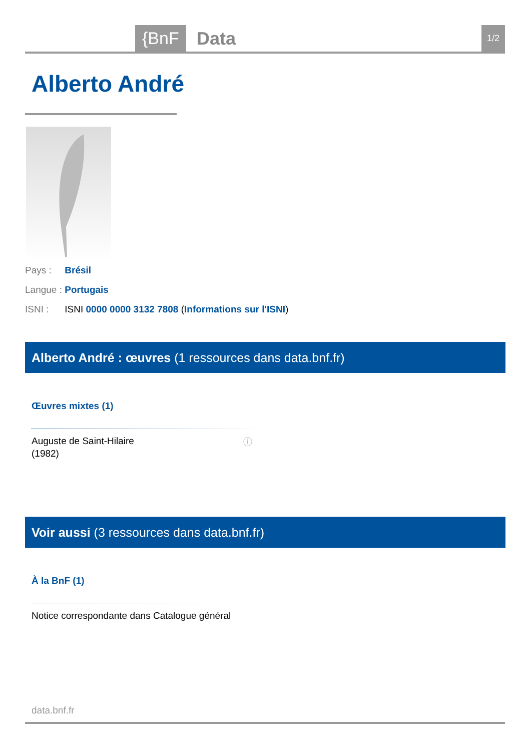{BnF Data 1/2
Alberto André
Pays : Brésil
Langue : Portugais
ISNI : ISNI 0000 0000 3132 7808 (Informations sur l'ISNI)
Alberto André : œuvres (1 ressources dans data.bnf.fr)
Œuvres mixtes (1)
Auguste de Saint-Hilaire
(1982)
ⓘ
Voir aussi (3 ressources dans data.bnf.fr)
À la BnF (1)
Notice correspondante dans Catalogue général
data.bnf.fr